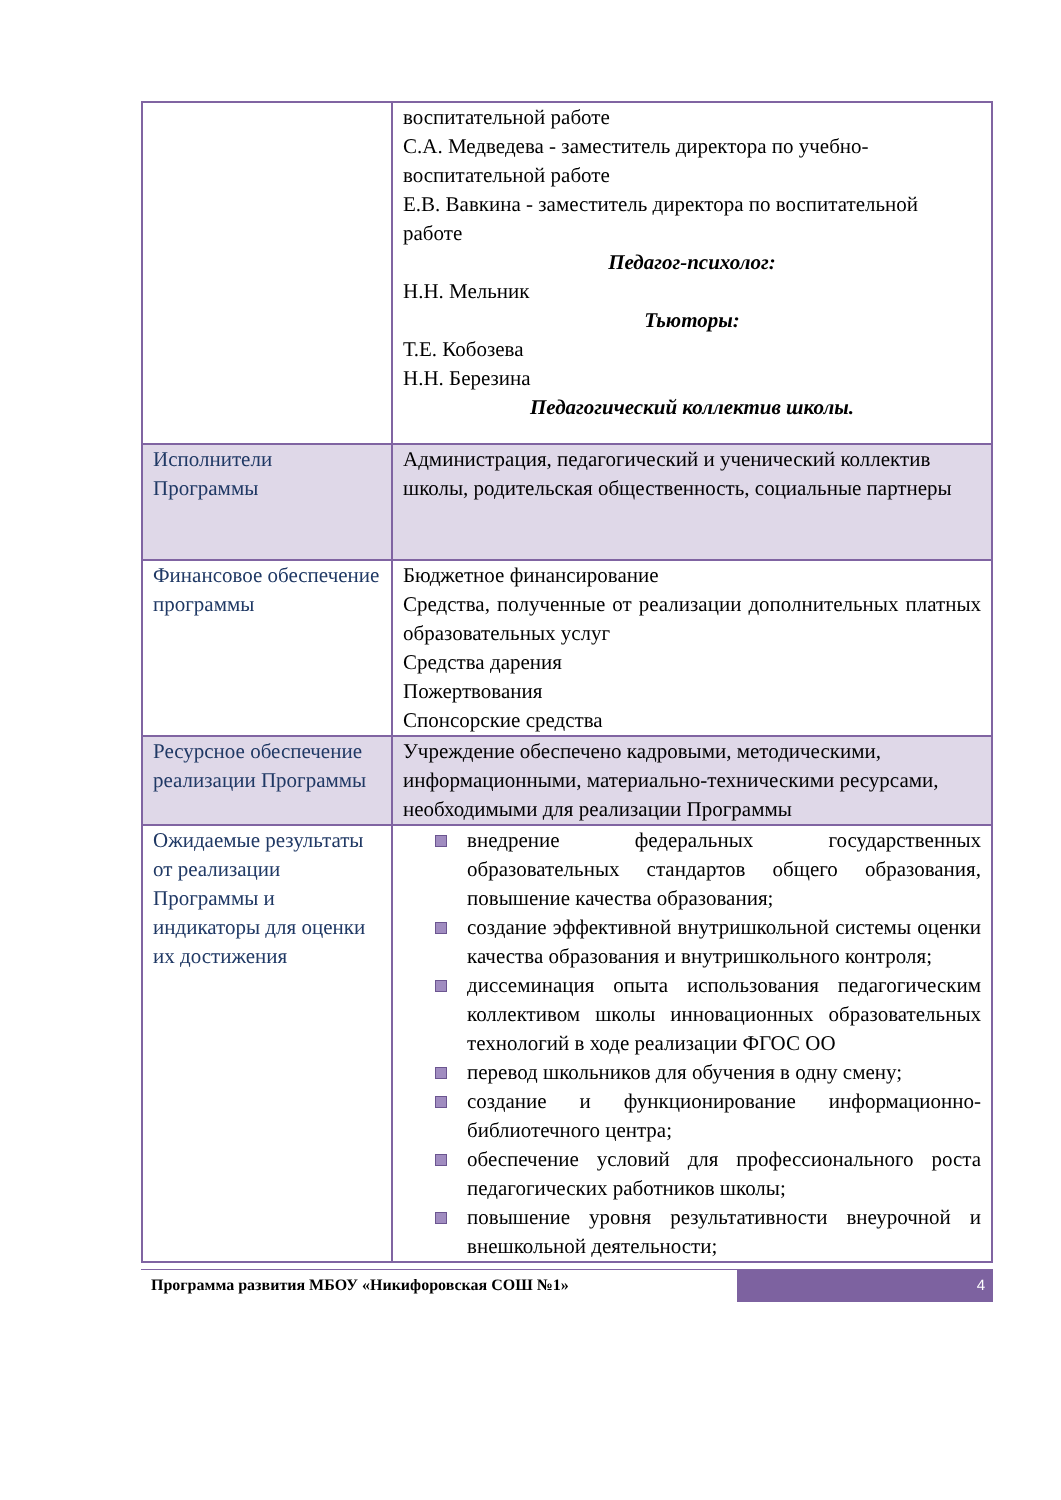| | воспитательной работе С.А. Медведева - заместитель директора по учебно-воспитательной работе Е.В. Вавкина - заместитель директора по воспитательной работе Педагог-психолог: Н.Н. Мельник Тьюторы: Т.Е. Кобозева Н.Н. Березина Педагогический коллектив школы. |
| Исполнители Программы | Администрация, педагогический и ученический коллектив школы, родительская общественность, социальные партнеры |
| Финансовое обеспечение программы | Бюджетное финансирование Средства, полученные от реализации дополнительных платных образовательных услуг Средства дарения Пожертвования Спонсорские средства |
| Ресурсное обеспечение реализации Программы | Учреждение обеспечено кадровыми, методическими, информационными, материально-техническими ресурсами, необходимыми для реализации Программы |
| Ожидаемые результаты от реализации Программы и индикаторы для оценки их достижения | внедрение федеральных государственных образовательных стандартов общего образования, повышение качества образования; создание эффективной внутришкольной системы оценки качества образования и внутришкольного контроля; диссеминация опыта использования педагогическим коллективом школы инновационных образовательных технологий в ходе реализации ФГОС ОО перевод школьников для обучения в одну смену; создание и функционирование информационно-библиотечного центра; обеспечение условий для профессионального роста педагогических работников школы; повышение уровня результативности внеурочной и внешкольной деятельности; |
Программа развития МБОУ «Никифоровская СОШ №1»
4